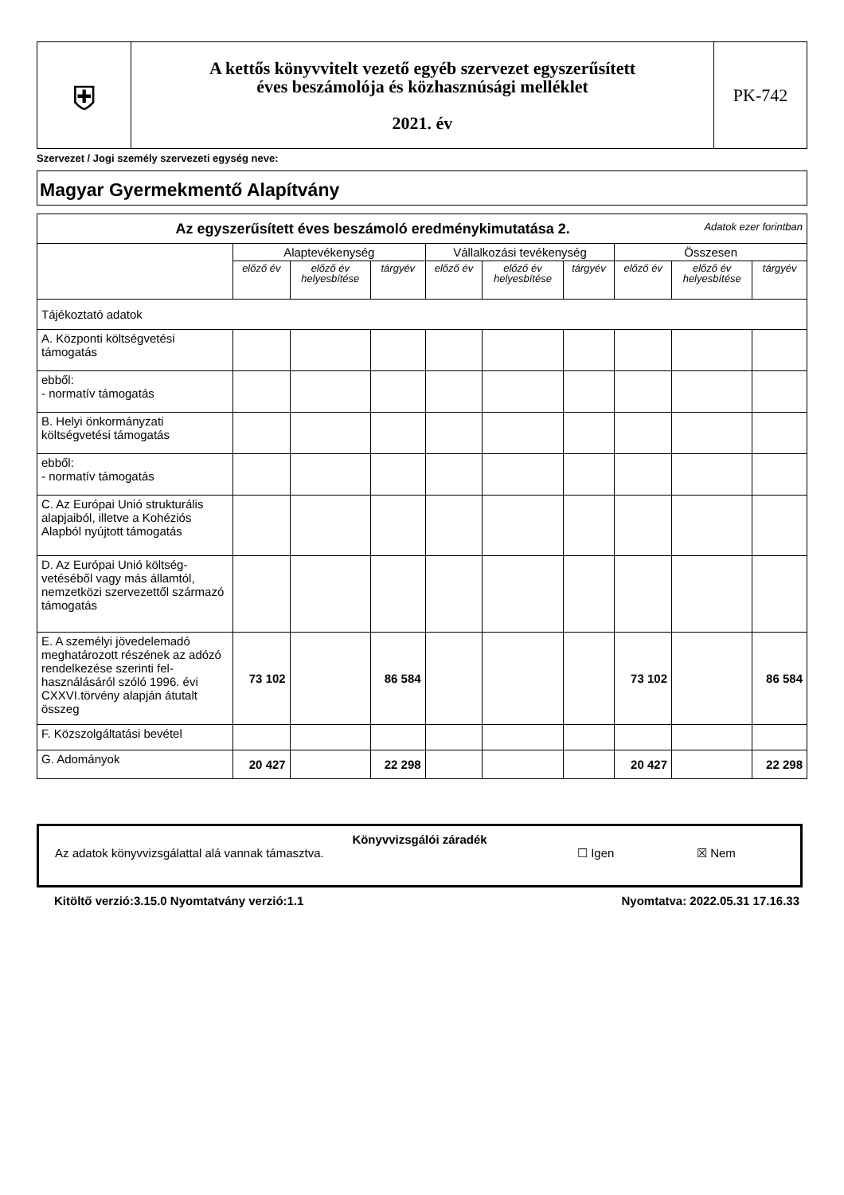| ⛨ | A kettős könyvvitelt vezető egyéb szervezet egyszerűsített éves beszámolója és közhasznúsági melléklet 2021. év | PK-742 |
Szervezet / Jogi személy szervezeti egység neve:
Magyar Gyermekmentő Alapítvány
| Az egyszerűsített éves beszámoló eredménykimutatása 2. Adatok ezer forintban | | | | | | | | | |
| --- | --- | --- | --- | --- | --- | --- | --- | --- | --- |
| | Alaptevékenység | | | Vállalkozási tevékenység | | | Összesen | | |
| | előző év | előző év helyesbítése | tárgyév | előző év | előző év helyesbítése | tárgyév | előző év | előző év helyesbítése | tárgyév |
| Tájékoztató adatok | | | | | | | | | |
| A. Központi költségvetési támogatás | | | | | | | | | |
| ebből: - normatív támogatás | | | | | | | | | |
| B. Helyi önkormányzati költségvetési támogatás | | | | | | | | | |
| ebből: - normatív támogatás | | | | | | | | | |
| C. Az Európai Unió strukturális alapjaiból, illetve a Kohéziós Alapból nyújtott támogatás | | | | | | | | | |
| D. Az Európai Unió költség-vetéséből vagy más államtól, nemzetközi szervezettől származó támogatás | | | | | | | | | |
| E. A személyi jövedelemadó meghatározott részének az adózó rendelkezése szerinti fel-használásáról szóló 1996. évi CXXVI.törvény alapján átutalt összeg | 73 102 | | 86 584 | | | | 73 102 | | 86 584 |
| F. Közszolgáltatási bevétel | | | | | | | | | |
| G. Adományok | 20 427 | | 22 298 | | | | 20 427 | | 22 298 |
Könyvvizsgálói záradék
Az adatok könyvvizsgálattal alá vannak támasztva. ☐ Igen ☒ Nem
Kitöltő verzió:3.15.0 Nyomtatvány verzió:1.1 Nyomtatva: 2022.05.31 17.16.33